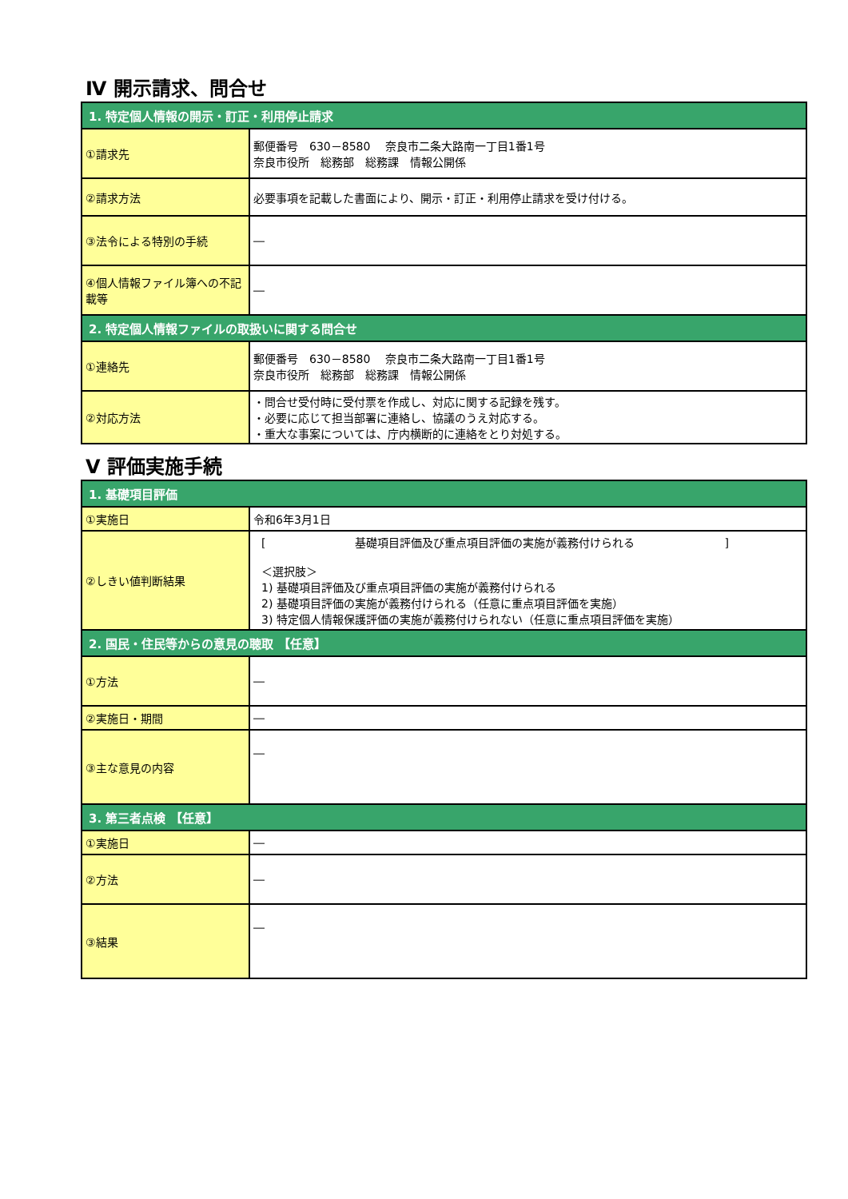Ⅳ 開示請求、問合せ
| 1. 特定個人情報の開示・訂正・利用停止請求 | |
| ①請求先 | 郵便番号 630－8580 奈良市二条大路南一丁目1番1号 奈良市役所 総務部 総務課 情報公開係 |
| ②請求方法 | 必要事項を記載した書面により、開示・訂正・利用停止請求を受け付ける。 |
| ③法令による特別の手続 | ― |
| ④個人情報ファイル簿への不記載等 | ― |
| 2. 特定個人情報ファイルの取扱いに関する問合せ | |
| ①連絡先 | 郵便番号 630－8580 奈良市二条大路南一丁目1番1号 奈良市役所 総務部 総務課 情報公開係 |
| ②対応方法 | ・問合せ受付時に受付票を作成し、対応に関する記録を残す。 ・必要に応じて担当部署に連絡し、協議のうえ対応する。 ・重大な事案については、庁内横断的に連絡をとり対処する。 |
Ⅴ 評価実施手続
| 1. 基礎項目評価 | |
| ①実施日 | 令和6年3月1日 |
| ②しきい値判断結果 | [ 基礎項目評価及び重点項目評価の実施が義務付けられる ] ＜選択肢＞ 1) 基礎項目評価及び重点項目評価の実施が義務付けられる 2) 基礎項目評価の実施が義務付けられる（任意に重点項目評価を実施） 3) 特定個人情報保護評価の実施が義務付けられない（任意に重点項目評価を実施） |
| 2. 国民・住民等からの意見の聴取 【任意】 | |
| ①方法 | ― |
| ②実施日・期間 | ― |
| ③主な意見の内容 | ― |
| 3. 第三者点検 【任意】 | |
| ①実施日 | ― |
| ②方法 | ― |
| ③結果 | ― |